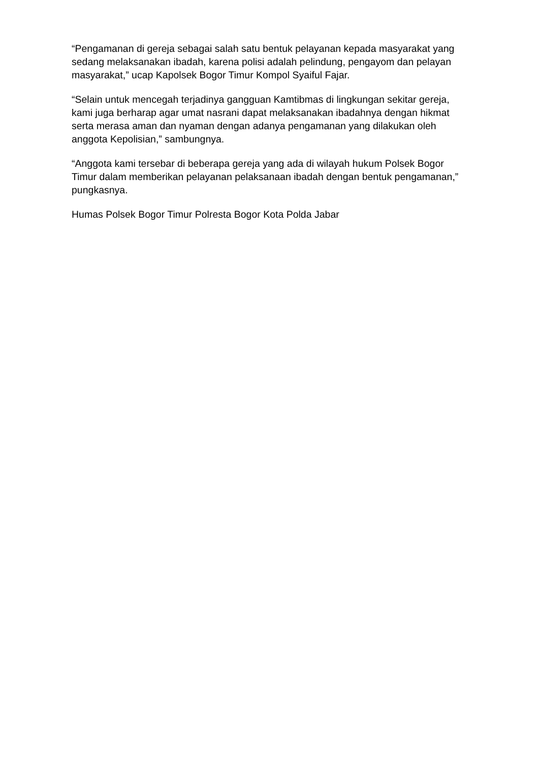“Pengamanan di gereja sebagai salah satu bentuk pelayanan kepada masyarakat yang sedang melaksanakan ibadah, karena polisi adalah pelindung, pengayom dan pelayan masyarakat,” ucap Kapolsek Bogor Timur Kompol Syaiful Fajar.
“Selain untuk mencegah terjadinya gangguan Kamtibmas di lingkungan sekitar gereja, kami juga berharap agar umat nasrani dapat melaksanakan ibadahnya dengan hikmat serta merasa aman dan nyaman dengan adanya pengamanan yang dilakukan oleh anggota Kepolisian,” sambungnya.
“Anggota kami tersebar di beberapa gereja yang ada di wilayah hukum Polsek Bogor Timur dalam memberikan pelayanan pelaksanaan ibadah dengan bentuk pengamanan,” pungkasnya.
Humas Polsek Bogor Timur Polresta Bogor Kota Polda Jabar